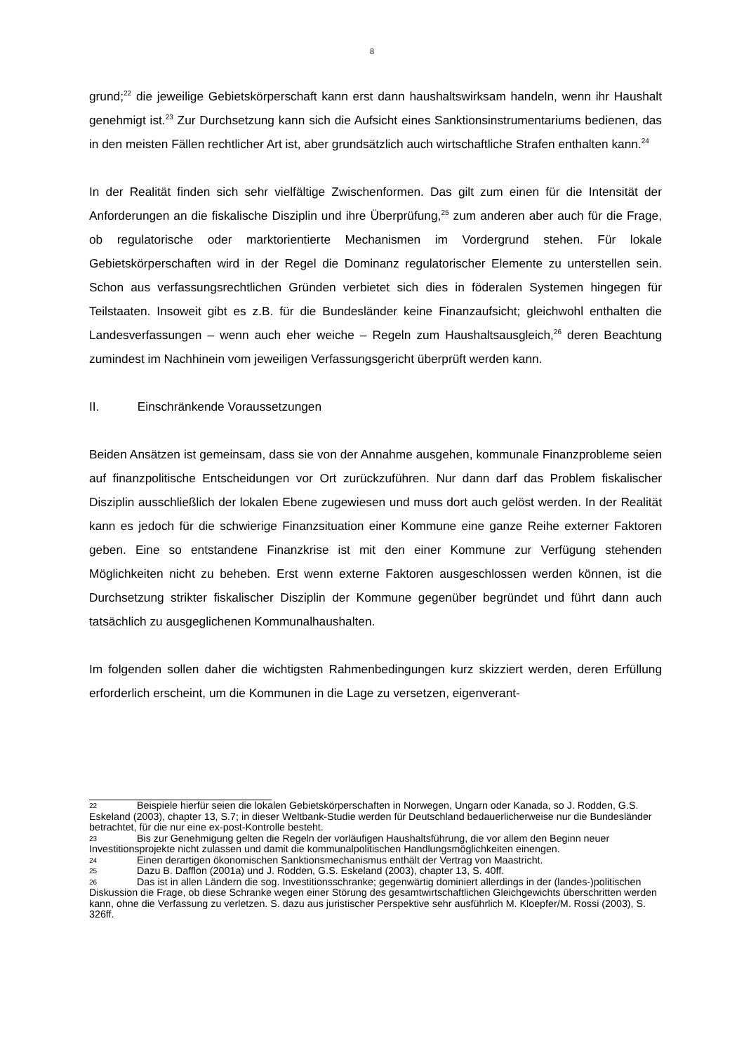8
grund;<sup>22</sup> die jeweilige Gebietskörperschaft kann erst dann haushaltswirksam handeln, wenn ihr Haushalt genehmigt ist.<sup>23</sup> Zur Durchsetzung kann sich die Aufsicht eines Sanktionsin­strumentariums bedienen, das in den meisten Fällen rechtlicher Art ist, aber grundsätzlich auch wirtschaftliche Strafen enthalten kann.<sup>24</sup>
In der Realität finden sich sehr vielfältige Zwischenformen. Das gilt zum einen für die Intensi­tät der Anforderungen an die fiskalische Disziplin und ihre Überprüfung,<sup>25</sup> zum anderen aber auch für die Frage, ob regulatorische oder marktorientierte Mechanismen im Vordergrund stehen. Für lokale Gebietskörperschaften wird in der Regel die Dominanz regulatorischer Elemente zu unterstellen sein. Schon aus verfassungsrechtlichen Gründen verbietet sich dies in föderalen Systemen hingegen für Teilstaaten. Insoweit gibt es z.B. für die Bundeslän­der keine Finanzaufsicht; gleichwohl enthalten die Landesverfassungen – wenn auch eher weiche – Regeln zum Haushaltsausgleich,<sup>26</sup> deren Beachtung zumindest im Nachhinein vom jeweiligen Verfassungsgericht überprüft werden kann.
II. Einschränkende Voraussetzungen
Beiden Ansätzen ist gemeinsam, dass sie von der Annahme ausgehen, kommunale Finanz­probleme seien auf finanzpolitische Entscheidungen vor Ort zurückzuführen. Nur dann darf das Problem fiskalischer Disziplin ausschließlich der lokalen Ebene zugewiesen und muss dort auch gelöst werden. In der Realität kann es jedoch für die schwierige Finanzsituation einer Kommune eine ganze Reihe externer Faktoren geben. Eine so entstandene Finanzkri­se ist mit den einer Kommune zur Verfügung stehenden Möglichkeiten nicht zu beheben. Erst wenn externe Faktoren ausgeschlossen werden können, ist die Durchsetzung strikter fiskalischer Disziplin der Kommune gegenüber begründet und führt dann auch tatsächlich zu ausgeglichenen Kommunalhaushalten.
Im folgenden sollen daher die wichtigsten Rahmenbedingungen kurz skizziert werden, deren Erfüllung erforderlich erscheint, um die Kommunen in die Lage zu versetzen, eigenverant-
22 Beispiele hierfür seien die lokalen Gebietskörperschaften in Norwegen, Ungarn oder Kanada, so J. Rodden, G.S. Eskeland (2003), chapter 13, S.7; in dieser Weltbank-Studie werden für Deutsch­land bedauerlicherweise nur die Bundesländer betrachtet, für die nur eine ex-post-Kontrolle besteht.
23 Bis zur Genehmigung gelten die Regeln der vorläufigen Haushaltsführung, die vor allem den Beginn neuer Investitionsprojekte nicht zulassen und damit die kommunalpolitischen Handlungsmög­lichkeiten einengen.
24 Einen derartigen ökonomischen Sanktionsmechanismus enthält der Vertrag von Maastricht.
25 Dazu B. Dafflon (2001a) und J. Rodden, G.S. Eskeland (2003), chapter 13, S. 40ff.
26 Das ist in allen Ländern die sog. Investitionsschranke; gegenwärtig dominiert allerdings in der (landes-)politischen Diskussion die Frage, ob diese Schranke wegen einer Störung des gesamtwirt­schaftlichen Gleichgewichts überschritten werden kann, ohne die Verfassung zu verletzen. S. dazu aus juristischer Perspektive sehr ausführlich M. Kloepfer/M. Rossi (2003), S. 326ff.